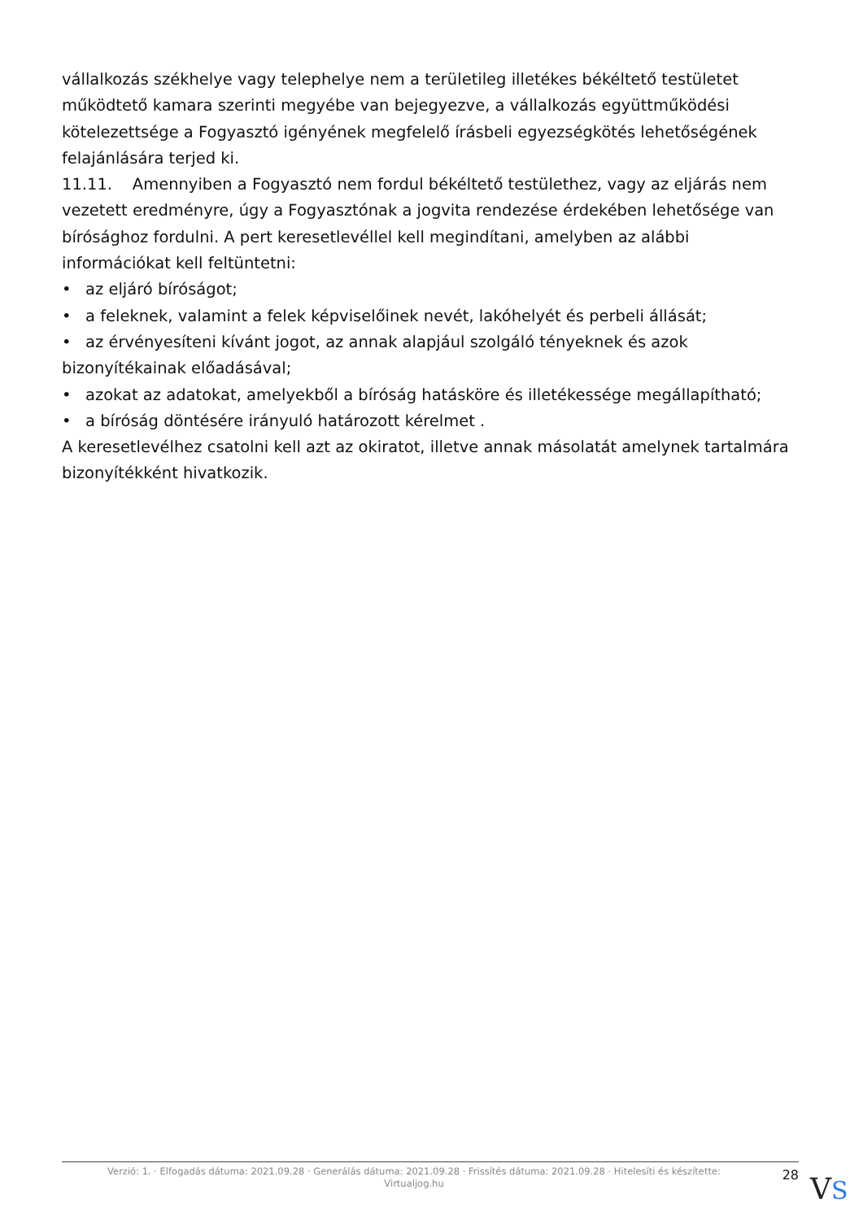vállalkozás székhelye vagy telephelye nem a területileg illetékes békéltető testületet működtető kamara szerinti megyébe van bejegyezve, a vállalkozás együttműködési kötelezettsége a Fogyasztó igényének megfelelő írásbeli egyezségkötés lehetőségének felajánlására terjed ki.
11.11. Amennyiben a Fogyasztó nem fordul békéltető testülethez, vagy az eljárás nem vezetett eredményre, úgy a Fogyasztónak a jogvita rendezése érdekében lehetősége van bírósághoz fordulni. A pert keresetlevéllel kell megindítani, amelyben az alábbi információkat kell feltüntetni:
• az eljáró bíróságot;
• a feleknek, valamint a felek képviselőinek nevét, lakóhelyét és perbeli állását;
• az érvényesíteni kívánt jogot, az annak alapjául szolgáló tényeknek és azok bizonyítékainak előadásával;
• azokat az adatokat, amelyekből a bíróság hatásköre és illetékessége megállapítható;
• a bíróság döntésére irányuló határozott kérelmet .
A keresetlevélhez csatolni kell azt az okiratot, illetve annak másolatát amelynek tartalmára bizonyítékként hivatkozik.
Verzió: 1. · Elfogadás dátuma: 2021.09.28 · Generálás dátuma: 2021.09.28 · Frissítés dátuma: 2021.09.28 · Hitelesíti és készítette:
Virtualjog.hu
28
VS